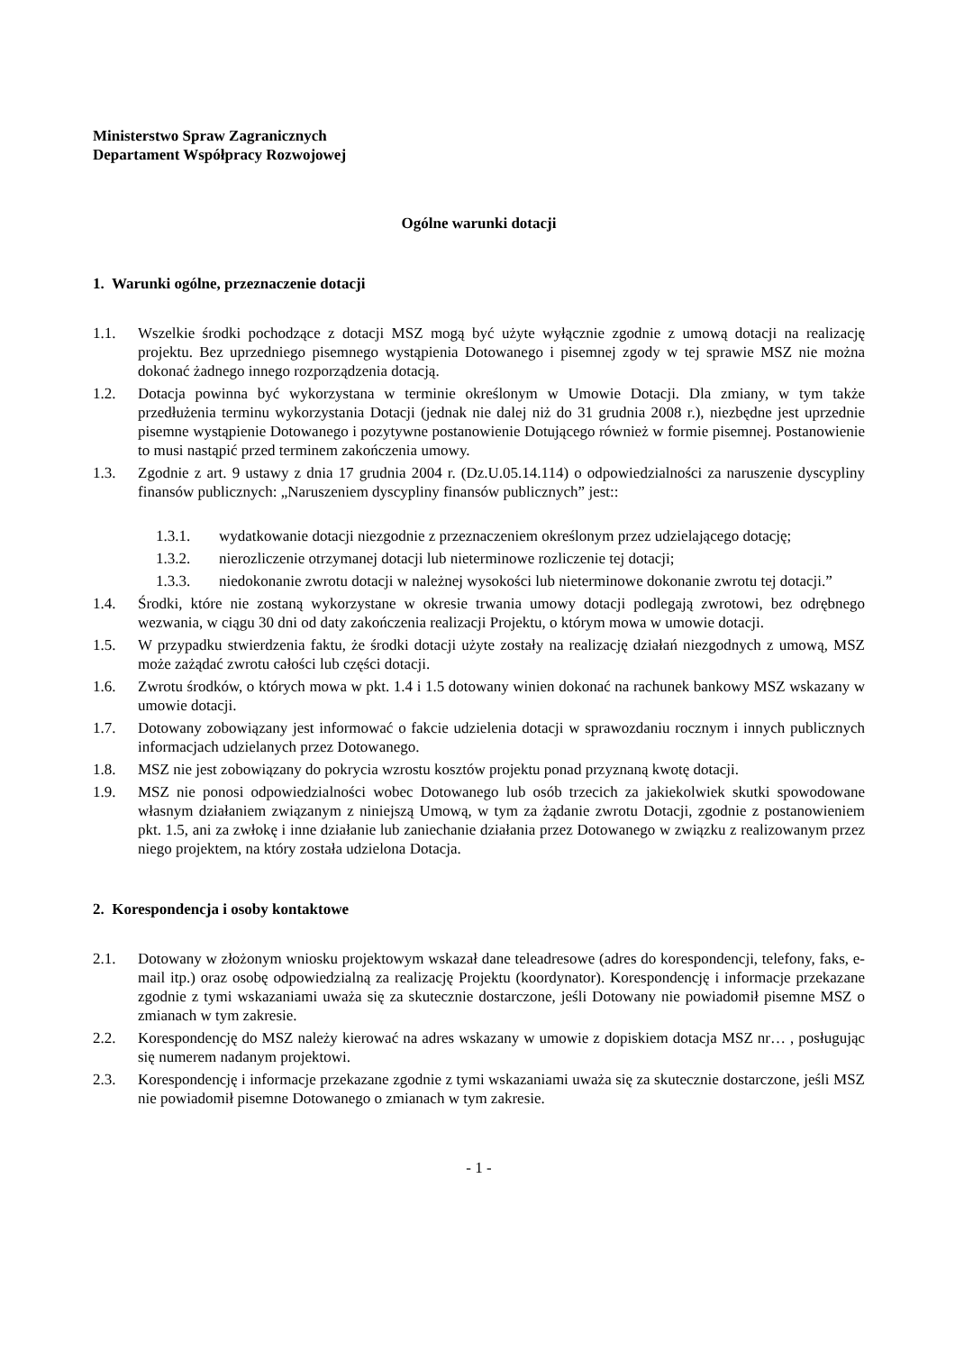Ministerstwo Spraw Zagranicznych
Departament Współpracy Rozwojowej
Ogólne warunki dotacji
1. Warunki ogólne, przeznaczenie dotacji
1.1. Wszelkie środki pochodzące z dotacji MSZ mogą być użyte wyłącznie zgodnie z umową dotacji na realizację projektu. Bez uprzedniego pisemnego wystąpienia Dotowanego i pisemnej zgody w tej sprawie MSZ nie można dokonać żadnego innego rozporządzenia dotacją.
1.2. Dotacja powinna być wykorzystana w terminie określonym w Umowie Dotacji. Dla zmiany, w tym także przedłużenia terminu wykorzystania Dotacji (jednak nie dalej niż do 31 grudnia 2008 r.), niezbędne jest uprzednie pisemne wystąpienie Dotowanego i pozytywne postanowienie Dotującego również w formie pisemnej. Postanowienie to musi nastąpić przed terminem zakończenia umowy.
1.3. Zgodnie z art. 9 ustawy z dnia 17 grudnia 2004 r. (Dz.U.05.14.114) o odpowiedzialności za naruszenie dyscypliny finansów publicznych: „Naruszeniem dyscypliny finansów publicznych” jest::
1.3.1. wydatkowanie dotacji niezgodnie z przeznaczeniem określonym przez udzielającego dotację;
1.3.2. nierozliczenie otrzymanej dotacji lub nieterminowe rozliczenie tej dotacji;
1.3.3. niedokonanie zwrotu dotacji w należnej wysokości lub nieterminowe dokonanie zwrotu tej dotacji.”
1.4. Środki, które nie zostaną wykorzystane w okresie trwania umowy dotacji podlegają zwrotowi, bez odrębnego wezwania, w ciągu 30 dni od daty zakończenia realizacji Projektu, o którym mowa w umowie dotacji.
1.5. W przypadku stwierdzenia faktu, że środki dotacji użyte zostały na realizację działań niezgodnych z umową, MSZ może zażądać zwrotu całości lub części dotacji.
1.6. Zwrotu środków, o których mowa w pkt. 1.4 i 1.5 dotowany winien dokonać na rachunek bankowy MSZ wskazany w umowie dotacji.
1.7. Dotowany zobowiązany jest informować o fakcie udzielenia dotacji w sprawozdaniu rocznym i innych publicznych informacjach udzielanych przez Dotowanego.
1.8. MSZ nie jest zobowiązany do pokrycia wzrostu kosztów projektu ponad przyznaną kwotę dotacji.
1.9. MSZ nie ponosi odpowiedzialności wobec Dotowanego lub osób trzecich za jakiekolwiek skutki spowodowane własnym działaniem związanym z niniejszą Umową, w tym za żądanie zwrotu Dotacji, zgodnie z postanowieniem pkt. 1.5, ani za zwłokę i inne działanie lub zaniechanie działania przez Dotowanego w związku z realizowanym przez niego projektem, na który została udzielona Dotacja.
2. Korespondencja i osoby kontaktowe
2.1. Dotowany w złożonym wniosku projektowym wskazał dane teleadresowe (adres do korespondencji, telefony, faks, e-mail itp.) oraz osobę odpowiedzialną za realizację Projektu (koordynator). Korespondencję i informacje przekazane zgodnie z tymi wskazaniami uważa się za skutecznie dostarczone, jeśli Dotowany nie powiadomił pisemne MSZ o zmianach w tym zakresie.
2.2. Korespondencję do MSZ należy kierować na adres wskazany w umowie z dopiskiem dotacja MSZ nr… , posługując się numerem nadanym projektowi.
2.3. Korespondencję i informacje przekazane zgodnie z tymi wskazaniami uważa się za skutecznie dostarczone, jeśli MSZ nie powiadomił pisemne Dotowanego o zmianach w tym zakresie.
- 1 -